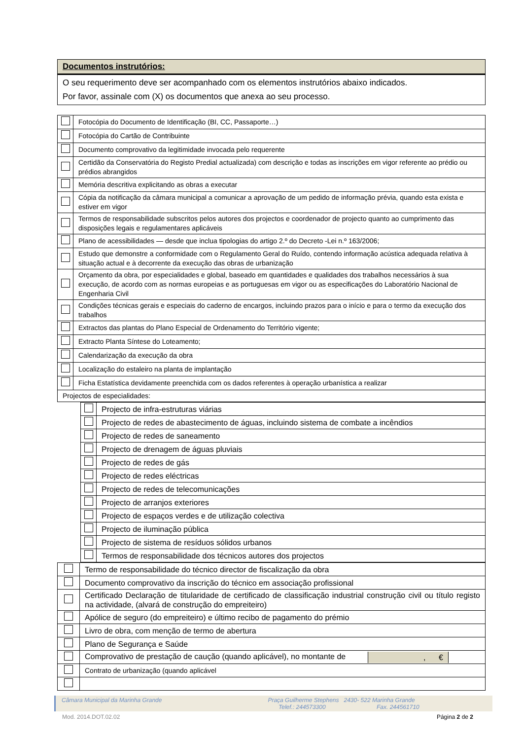Documentos instrutórios:
O seu requerimento deve ser acompanhado com os elementos instrutórios abaixo indicados.
Por favor, assinale com (X) os documentos que anexa ao seu processo.
| | Fotocópia do Documento de Identificação (BI, CC, Passaporte…) |
| | Fotocópia do Cartão de Contribuinte |
| | Documento comprovativo da legitimidade invocada pelo requerente |
| | Certidão da Conservatória do Registo Predial actualizada) com descrição e todas as inscrições em vigor referente ao prédio ou prédios abrangidos |
| | Memória descritiva explicitando as obras a executar |
| | Cópia da notificação da câmara municipal a comunicar a aprovação de um pedido de informação prévia, quando esta exista e estiver em vigor |
| | Termos de responsabilidade subscritos pelos autores dos projectos e coordenador de projecto quanto ao cumprimento das disposições legais e regulamentares aplicáveis |
| | Plano de acessibilidades — desde que inclua tipologias do artigo 2.º do Decreto -Lei n.º 163/2006; |
| | Estudo que demonstre a conformidade com o Regulamento Geral do Ruído, contendo informação acústica adequada relativa à situação actual e à decorrente da execução das obras de urbanização |
| | Orçamento da obra, por especialidades e global, baseado em quantidades e qualidades dos trabalhos necessários à sua execução, de acordo com as normas europeias e as portuguesas em vigor ou as especificações do Laboratório Nacional de Engenharia Civil |
| | Condições técnicas gerais e especiais do caderno de encargos, incluindo prazos para o início e para o termo da execução dos trabalhos |
| | Extractos das plantas do Plano Especial de Ordenamento do Território vigente; |
| | Extracto Planta Síntese do Loteamento; |
| | Calendarização da execução da obra |
| | Localização do estaleiro na planta de implantação |
| | Ficha Estatística devidamente preenchida com os dados referentes à operação urbanística a realizar |
| Projectos de especialidades: | |
| | Projecto de infra-estruturas viárias |
| | Projecto de redes de abastecimento de águas, incluindo sistema de combate a incêndios |
| | Projecto de redes de saneamento |
| | Projecto de drenagem de águas pluviais |
| | Projecto de redes de gás |
| | Projecto de redes eléctricas |
| | Projecto de redes de telecomunicações |
| | Projecto de arranjos exteriores |
| | Projecto de espaços verdes e de utilização colectiva |
| | Projecto de iluminação pública |
| | Projecto de sistema de resíduos sólidos urbanos |
| | Termos de responsabilidade dos técnicos autores dos projectos |
| | Termo de responsabilidade do técnico director de fiscalização da obra |
| | Documento comprovativo da inscrição do técnico em associação profissional |
| | Certificado Declaração de titularidade de certificado de classificação industrial construção civil ou título registo na actividade, (alvará de construção do empreiteiro) |
| | Apólice de seguro (do empreiteiro) e último recibo de pagamento do prémio |
| | Livro de obra, com menção de termo de abertura |
| | Plano de Segurança e Saúde |
| | Comprovativo de prestação de caução (quando aplicável), no montante de , € |
| | Contrato de urbanização (quando aplicável |
Câmara Municipal da Marinha Grande Praça Guilherme Stephens 2430- 522 Marinha Grande
Telef.: 244573300 Fax. 244561710
Mod. 2014.DOT.02.02 Página 2 de 2